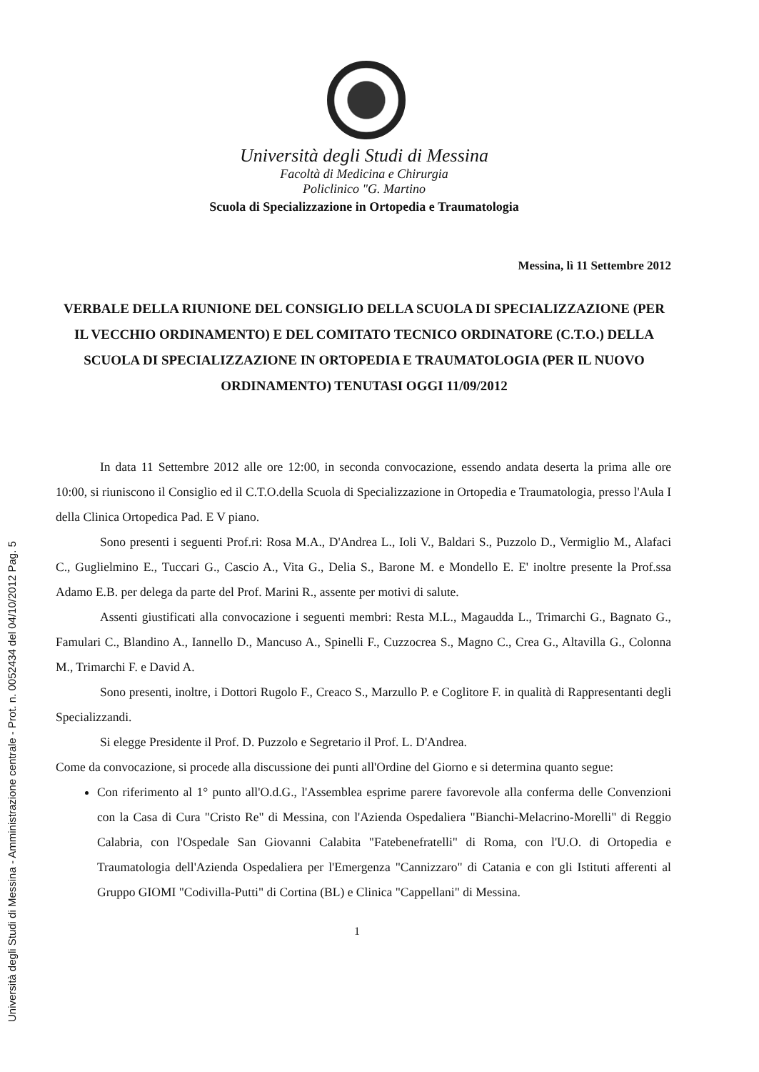Università degli Studi di Messina - Amministrazione centrale - Prot. n. 0052434 del 04/10/2012 Pag. 5
Università degli Studi di Messina
Facoltà di Medicina e Chirurgia
Policlinico "G. Martino
Scuola di Specializzazione in Ortopedia e Traumatologia
Messina, lì 11 Settembre 2012
VERBALE DELLA RIUNIONE DEL CONSIGLIO DELLA SCUOLA DI SPECIALIZZAZIONE (PER IL VECCHIO ORDINAMENTO) E DEL COMITATO TECNICO ORDINATORE (C.T.O.) DELLA SCUOLA DI SPECIALIZZAZIONE IN ORTOPEDIA E TRAUMATOLOGIA (PER IL NUOVO ORDINAMENTO) TENUTASI OGGI 11/09/2012
In data 11 Settembre 2012 alle ore 12:00, in seconda convocazione, essendo andata deserta la prima alle ore 10:00, si riuniscono il Consiglio ed il C.T.O.della Scuola di Specializzazione in Ortopedia e Traumatologia, presso l'Aula I della Clinica Ortopedica Pad. E V piano.
Sono presenti i seguenti Prof.ri: Rosa M.A., D'Andrea L., Ioli V., Baldari S., Puzzolo D., Vermiglio M., Alafaci C., Guglielmino E., Tuccari G., Cascio A., Vita G., Delia S., Barone M. e Mondello E. E' inoltre presente la Prof.ssa Adamo E.B. per delega da parte del Prof. Marini R., assente per motivi di salute.
Assenti giustificati alla convocazione i seguenti membri: Resta M.L., Magaudda L., Trimarchi G., Bagnato G., Famulari C., Blandino A., Iannello D., Mancuso A., Spinelli F., Cuzzocrea S., Magno C., Crea G., Altavilla G., Colonna M., Trimarchi F. e David A.
Sono presenti, inoltre, i Dottori Rugolo F., Creaco S., Marzullo P. e Coglitore F. in qualità di Rappresentanti degli Specializzandi.
Si elegge Presidente il Prof. D. Puzzolo e Segretario il Prof. L. D'Andrea.
Come da convocazione, si procede alla discussione dei punti all'Ordine del Giorno e si determina quanto segue:
Con riferimento al 1° punto all'O.d.G., l'Assemblea esprime parere favorevole alla conferma delle Convenzioni con la Casa di Cura "Cristo Re" di Messina, con l'Azienda Ospedaliera "Bianchi-Melacrino-Morelli" di Reggio Calabria, con l'Ospedale San Giovanni Calabita "Fatebenefratelli" di Roma, con l'U.O. di Ortopedia e Traumatologia dell'Azienda Ospedaliera per l'Emergenza "Cannizzaro" di Catania e con gli Istituti afferenti al Gruppo GIOMI "Codivilla-Putti" di Cortina (BL) e Clinica "Cappellani" di Messina.
1